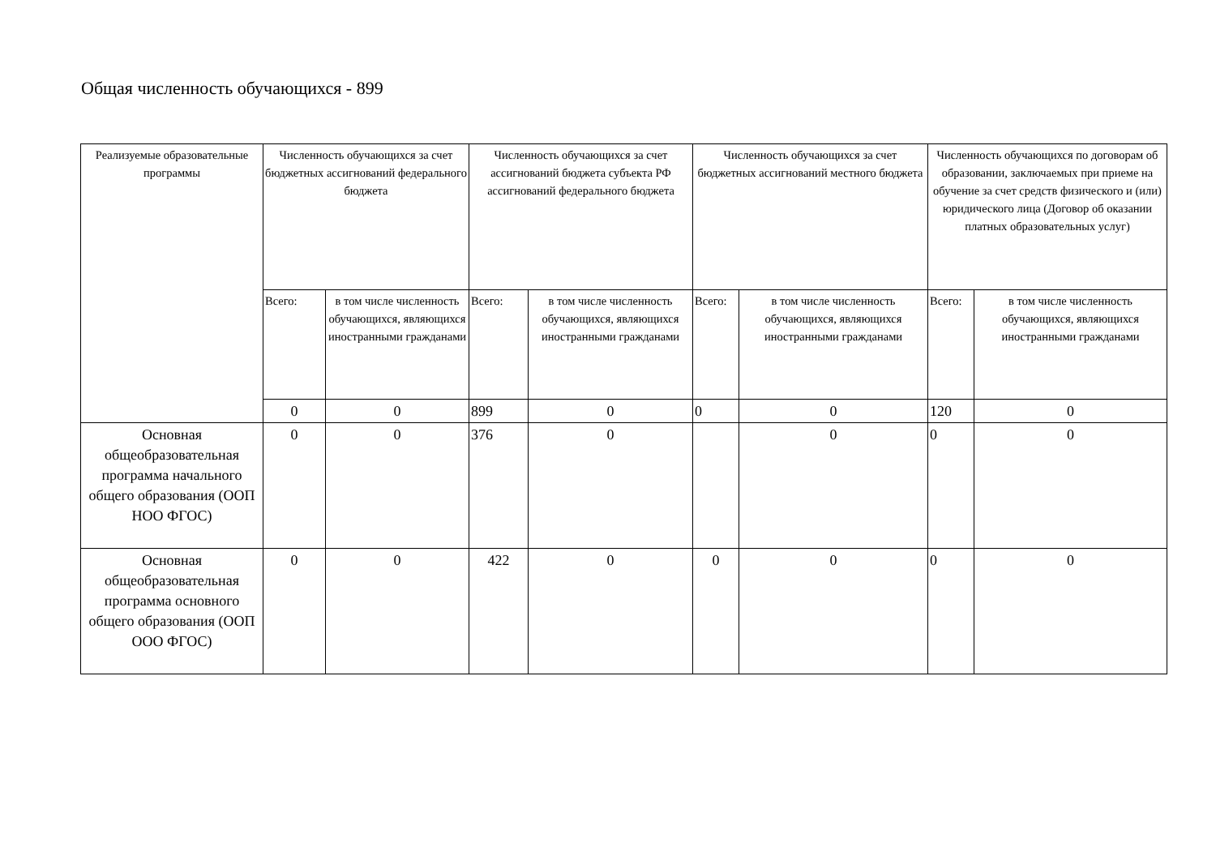Общая численность обучающихся - 899
| Реализуемые образовательные программы | Численность обучающихся за счет бюджетных ассигнований федерального бюджета | | Численность обучающихся за счет ассигнований бюджета субъекта РФ ассигнований федерального бюджета | | Численность обучающихся за счет бюджетных ассигнований местного бюджета | | Численность обучающихся по договорам об образовании, заключаемых при приеме на обучение за счет средств физического и (или) юридического лица (Договор об оказании платных образовательных услуг) | |
| --- | --- | --- | --- | --- | --- | --- | --- | --- |
| | Всего: | в том числе численность обучающихся, являющихся иностранными гражданами | Всего: | в том числе численность обучающихся, являющихся иностранными гражданами | Всего: | в том числе численность обучающихся, являющихся иностранными гражданами | Всего: | в том числе численность обучающихся, являющихся иностранными гражданами |
| | 0 | 0 | 899 | 0 | 0 | 0 | 120 | 0 |
| Основная общеобразовательная программа начального общего образования (ООП НОО ФГОС) | 0 | 0 | 376 | 0 | | 0 | 0 | 0 |
| Основная общеобразовательная программа основного общего образования (ООП ООО ФГОС) | 0 | 0 | 422 | 0 | 0 | 0 | 0 | 0 |